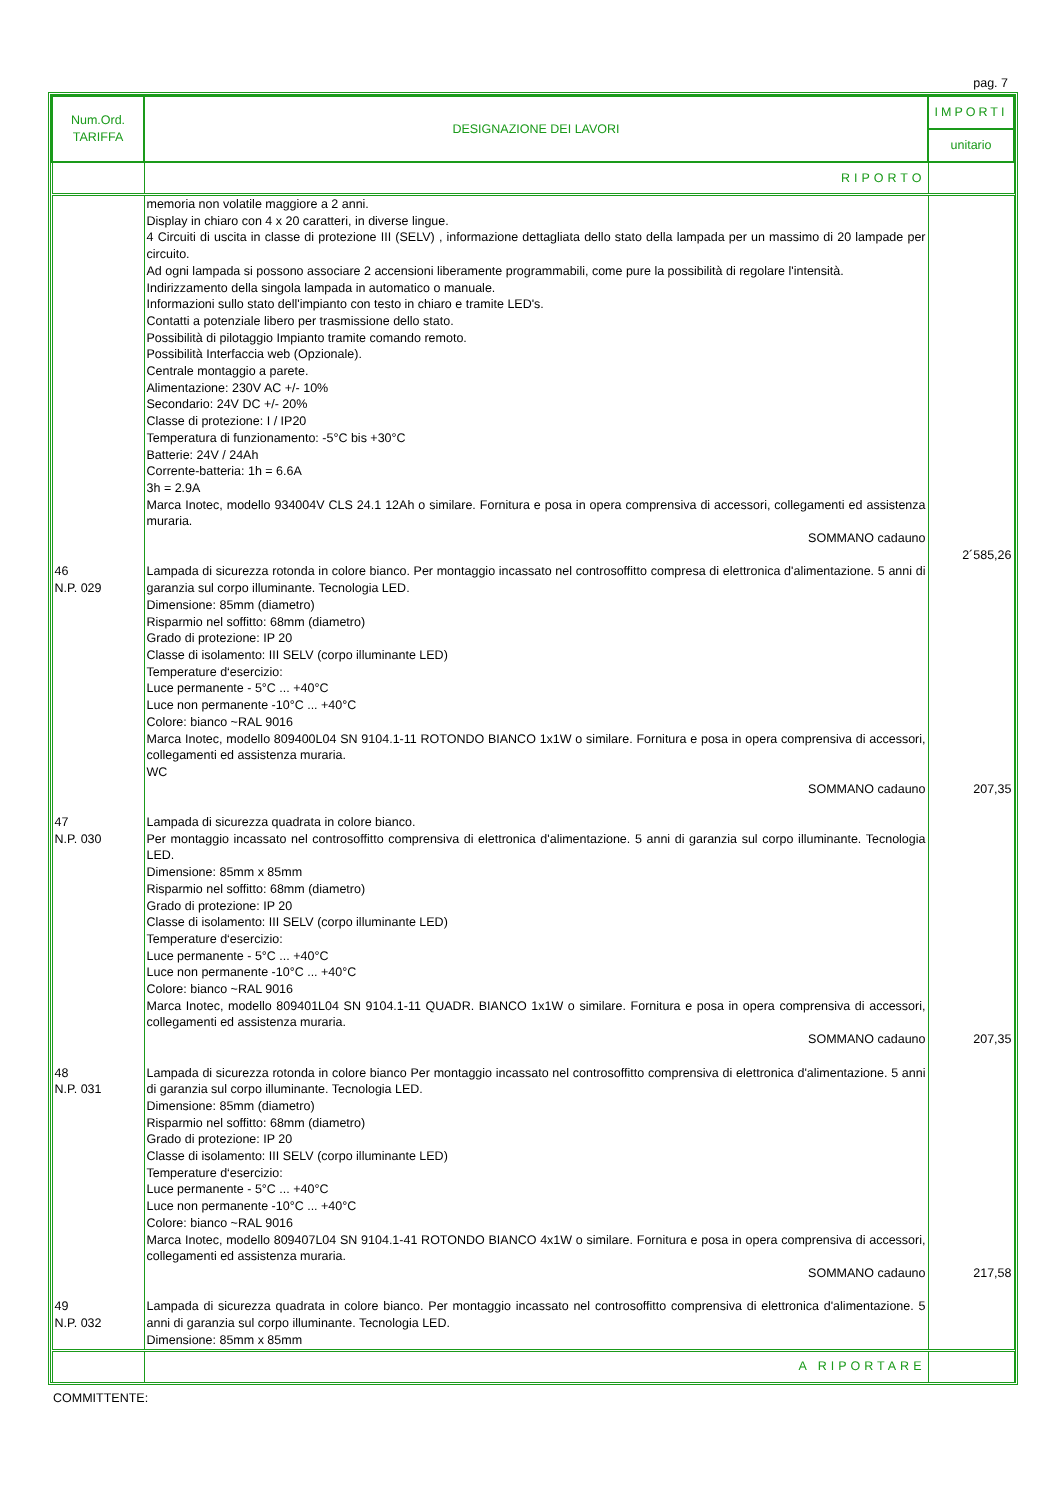pag. 7
| Num.Ord. TARIFFA | DESIGNAZIONE DEI LAVORI | IMPORTI |
| --- | --- | --- |
| | | unitario |
| | RIPORTO | |
| | memoria non volatile maggiore a 2 anni. Display in chiaro con 4 x 20 caratteri, in diverse lingue. 4 Circuiti di uscita in classe di protezione III (SELV) , informazione dettagliata dello stato della lampada per un massimo di 20 lampade per circuito. Ad ogni lampada si possono associare 2 accensioni liberamente programmabili, come pure la possibilità di regolare l'intensità. Indirizzamento della singola lampada in automatico o manuale. Informazioni sullo stato dell'impianto con testo in chiaro e tramite LED's. Contatti a potenziale libero per trasmissione dello stato. Possibilità di pilotaggio Impianto tramite comando remoto. Possibilità Interfaccia web (Opzionale). Centrale montaggio a parete. Alimentazione: 230V AC +/- 10% Secondario: 24V DC +/- 20% Classe di protezione: I / IP20 Temperatura di funzionamento: -5°C bis +30°C Batterie: 24V / 24Ah Corrente-batteria: 1h = 6.6A 3h = 2.9A Marca Inotec, modello 934004V CLS 24.1 12Ah o similare. Fornitura e posa in opera comprensiva di accessori, collegamenti ed assistenza muraria. SOMMANO cadauno | 2´585,26 |
| 46 N.P. 029 | Lampada di sicurezza rotonda in colore bianco. Per montaggio incassato nel controsoffitto compresa di elettronica d'alimentazione. 5 anni di garanzia sul corpo illuminante. Tecnologia LED. Dimensione: 85mm (diametro) Risparmio nel soffitto: 68mm (diametro) Grado di protezione: IP 20 Classe di isolamento: III SELV (corpo illuminante LED) Temperature d‘esercizio: Luce permanente - 5°C ... +40°C Luce non permanente -10°C ... +40°C Colore: bianco ~RAL 9016 Marca Inotec, modello 809400L04 SN 9104.1-11 ROTONDO BIANCO 1x1W o similare. Fornitura e posa in opera comprensiva di accessori, collegamenti ed assistenza muraria. WC SOMMANO cadauno | 207,35 |
| 47 N.P. 030 | Lampada di sicurezza quadrata in colore bianco. Per montaggio incassato nel controsoffitto comprensiva di elettronica d'alimentazione. 5 anni di garanzia sul corpo illuminante. Tecnologia LED. Dimensione: 85mm x 85mm Risparmio nel soffitto: 68mm (diametro) Grado di protezione: IP 20 Classe di isolamento: III SELV (corpo illuminante LED) Temperature d‘esercizio: Luce permanente - 5°C ... +40°C Luce non permanente -10°C ... +40°C Colore: bianco ~RAL 9016 Marca Inotec, modello 809401L04 SN 9104.1-11 QUADR. BIANCO 1x1W o similare. Fornitura e posa in opera comprensiva di accessori, collegamenti ed assistenza muraria. SOMMANO cadauno | 207,35 |
| 48 N.P. 031 | Lampada di sicurezza rotonda in colore bianco Per montaggio incassato nel controsoffitto comprensiva di elettronica d'alimentazione. 5 anni di garanzia sul corpo illuminante. Tecnologia LED. Dimensione: 85mm (diametro) Risparmio nel soffitto: 68mm (diametro) Grado di protezione: IP 20 Classe di isolamento: III SELV (corpo illuminante LED) Temperature d‘esercizio: Luce permanente - 5°C ... +40°C Luce non permanente -10°C ... +40°C Colore: bianco ~RAL 9016 Marca Inotec, modello 809407L04 SN 9104.1-41 ROTONDO BIANCO 4x1W o similare. Fornitura e posa in opera comprensiva di accessori, collegamenti ed assistenza muraria. SOMMANO cadauno | 217,58 |
| 49 N.P. 032 | Lampada di sicurezza quadrata in colore bianco. Per montaggio incassato nel controsoffitto comprensiva di elettronica d'alimentazione. 5 anni di garanzia sul corpo illuminante. Tecnologia LED. Dimensione: 85mm x 85mm | |
| | A RIPORTARE | |
COMMITTENTE: